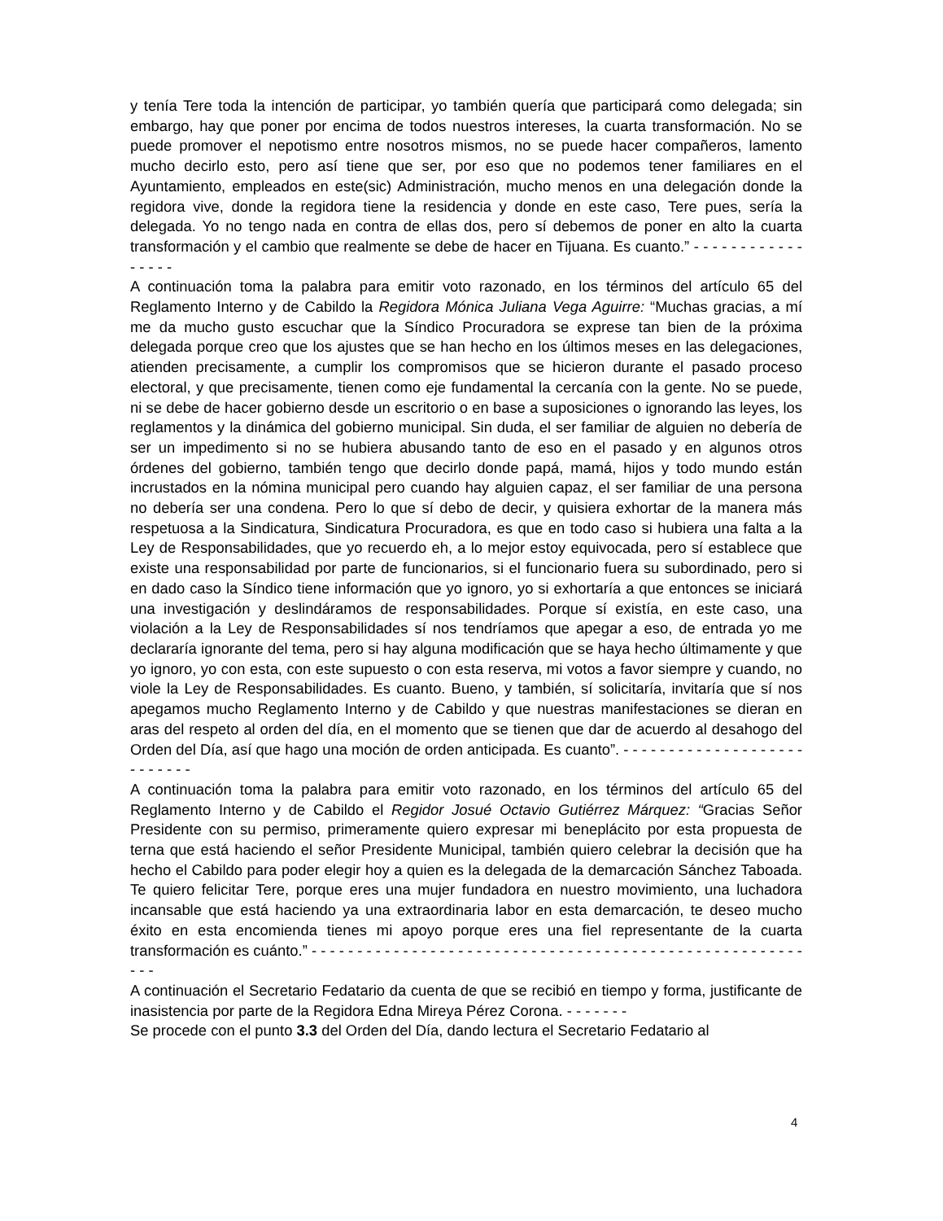y tenía Tere toda la intención de participar, yo también quería que participará como delegada; sin embargo, hay que poner por encima de todos nuestros intereses, la cuarta transformación. No se puede promover el nepotismo entre nosotros mismos, no se puede hacer compañeros, lamento mucho decirlo esto, pero así tiene que ser, por eso que no podemos tener familiares en el Ayuntamiento, empleados en este(sic) Administración, mucho menos en una delegación donde la regidora vive, donde la regidora tiene la residencia y donde en este caso, Tere pues, sería la delegada. Yo no tengo nada en contra de ellas dos, pero sí debemos de poner en alto la cuarta transformación y el cambio que realmente se debe de hacer en Tijuana. Es cuanto.” - - - - - - - - - - - - - - - - -
A continuación toma la palabra para emitir voto razonado, en los términos del artículo 65 del Reglamento Interno y de Cabildo la Regidora Mónica Juliana Vega Aguirre: “Muchas gracias, a mí me da mucho gusto escuchar que la Síndico Procuradora se exprese tan bien de la próxima delegada porque creo que los ajustes que se han hecho en los últimos meses en las delegaciones, atienden precisamente, a cumplir los compromisos que se hicieron durante el pasado proceso electoral, y que precisamente, tienen como eje fundamental la cercanía con la gente. No se puede, ni se debe de hacer gobierno desde un escritorio o en base a suposiciones o ignorando las leyes, los reglamentos y la dinámica del gobierno municipal. Sin duda, el ser familiar de alguien no debería de ser un impedimento si no se hubiera abusando tanto de eso en el pasado y en algunos otros órdenes del gobierno, también tengo que decirlo donde papá, mamá, hijos y todo mundo están incrustados en la nómina municipal pero cuando hay alguien capaz, el ser familiar de una persona no debería ser una condena. Pero lo que sí debo de decir, y quisiera exhortar de la manera más respetuosa a la Sindicatura, Sindicatura Procuradora, es que en todo caso si hubiera una falta a la Ley de Responsabilidades, que yo recuerdo eh, a lo mejor estoy equivocada, pero sí establece que existe una responsabilidad por parte de funcionarios, si el funcionario fuera su subordinado, pero si en dado caso la Síndico tiene información que yo ignoro, yo si exhortaría a que entonces se iniciará una investigación y deslindáramos de responsabilidades. Porque sí existía, en este caso, una violación a la Ley de Responsabilidades sí nos tendríamos que apegar a eso, de entrada yo me declararía ignorante del tema, pero si hay alguna modificación que se haya hecho últimamente y que yo ignoro, yo con esta, con este supuesto o con esta reserva, mi votos a favor siempre y cuando, no viole la Ley de Responsabilidades. Es cuanto. Bueno, y también, sí solicitaría, invitaría que sí nos apegamos mucho Reglamento Interno y de Cabildo y que nuestras manifestaciones se dieran en aras del respeto al orden del día, en el momento que se tienen que dar de acuerdo al desahogo del Orden del Día, así que hago una moción de orden anticipada. Es cuanto”. - - - - - - - - - - - - - - - - - - - - - - - - - - -
A continuación toma la palabra para emitir voto razonado, en los términos del artículo 65 del Reglamento Interno y de Cabildo el Regidor Josué Octavio Gutiérrez Márquez: “Gracias Señor Presidente con su permiso, primeramente quiero expresar mi beneplácito por esta propuesta de terna que está haciendo el señor Presidente Municipal, también quiero celebrar la decisión que ha hecho el Cabildo para poder elegir hoy a quien es la delegada de la demarcación Sánchez Taboada. Te quiero felicitar Tere, porque eres una mujer fundadora en nuestro movimiento, una luchadora incansable que está haciendo ya una extraordinaria labor en esta demarcación, te deseo mucho éxito en esta encomienda tienes mi apoyo porque eres una fiel representante de la cuarta transformación es cuánto.” - - - - - - - - - - - - - - - - - - - - - - - - - - - - - - - - - - - - - - - - - - - - - - - - - - - - - - - - -
A continuación el Secretario Fedatario da cuenta de que se recibió en tiempo y forma, justificante de inasistencia por parte de la Regidora Edna Mireya Pérez Corona. - - - - - - -
Se procede con el punto 3.3 del Orden del Día, dando lectura el Secretario Fedatario al
4